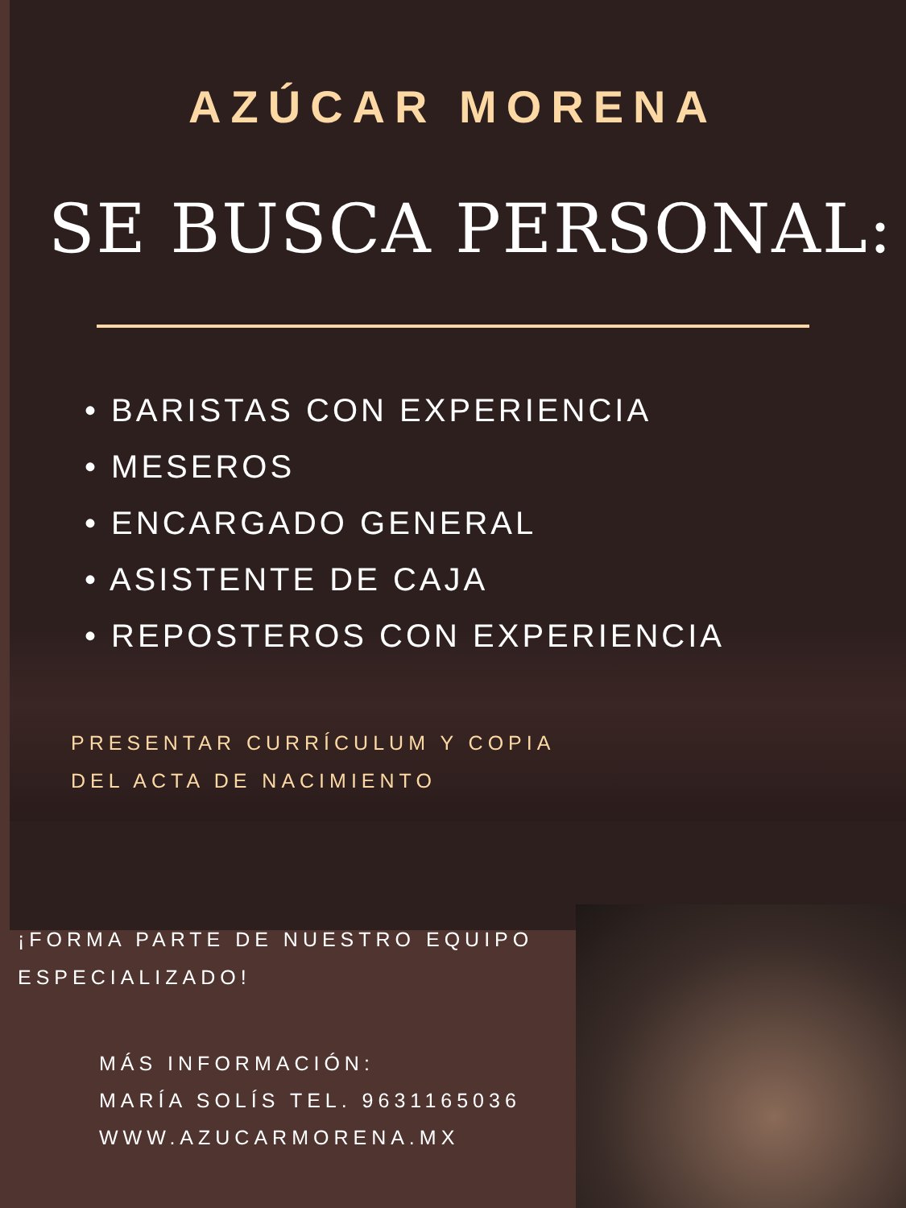AZÚCAR MORENA
SE BUSCA PERSONAL:
• BARISTAS CON EXPERIENCIA
• MESEROS
• ENCARGADO GENERAL
• ASISTENTE DE CAJA
• REPOSTEROS CON EXPERIENCIA
PRESENTAR CURRÍCULUM Y COPIA
DEL ACTA DE NACIMIENTO
¡FORMA PARTE DE NUESTRO EQUIPO ESPECIALIZADO!
MÁS INFORMACIÓN:
MARÍA SOLÍS TEL. 9631165036
WWW.AZUCARMORENA.MX